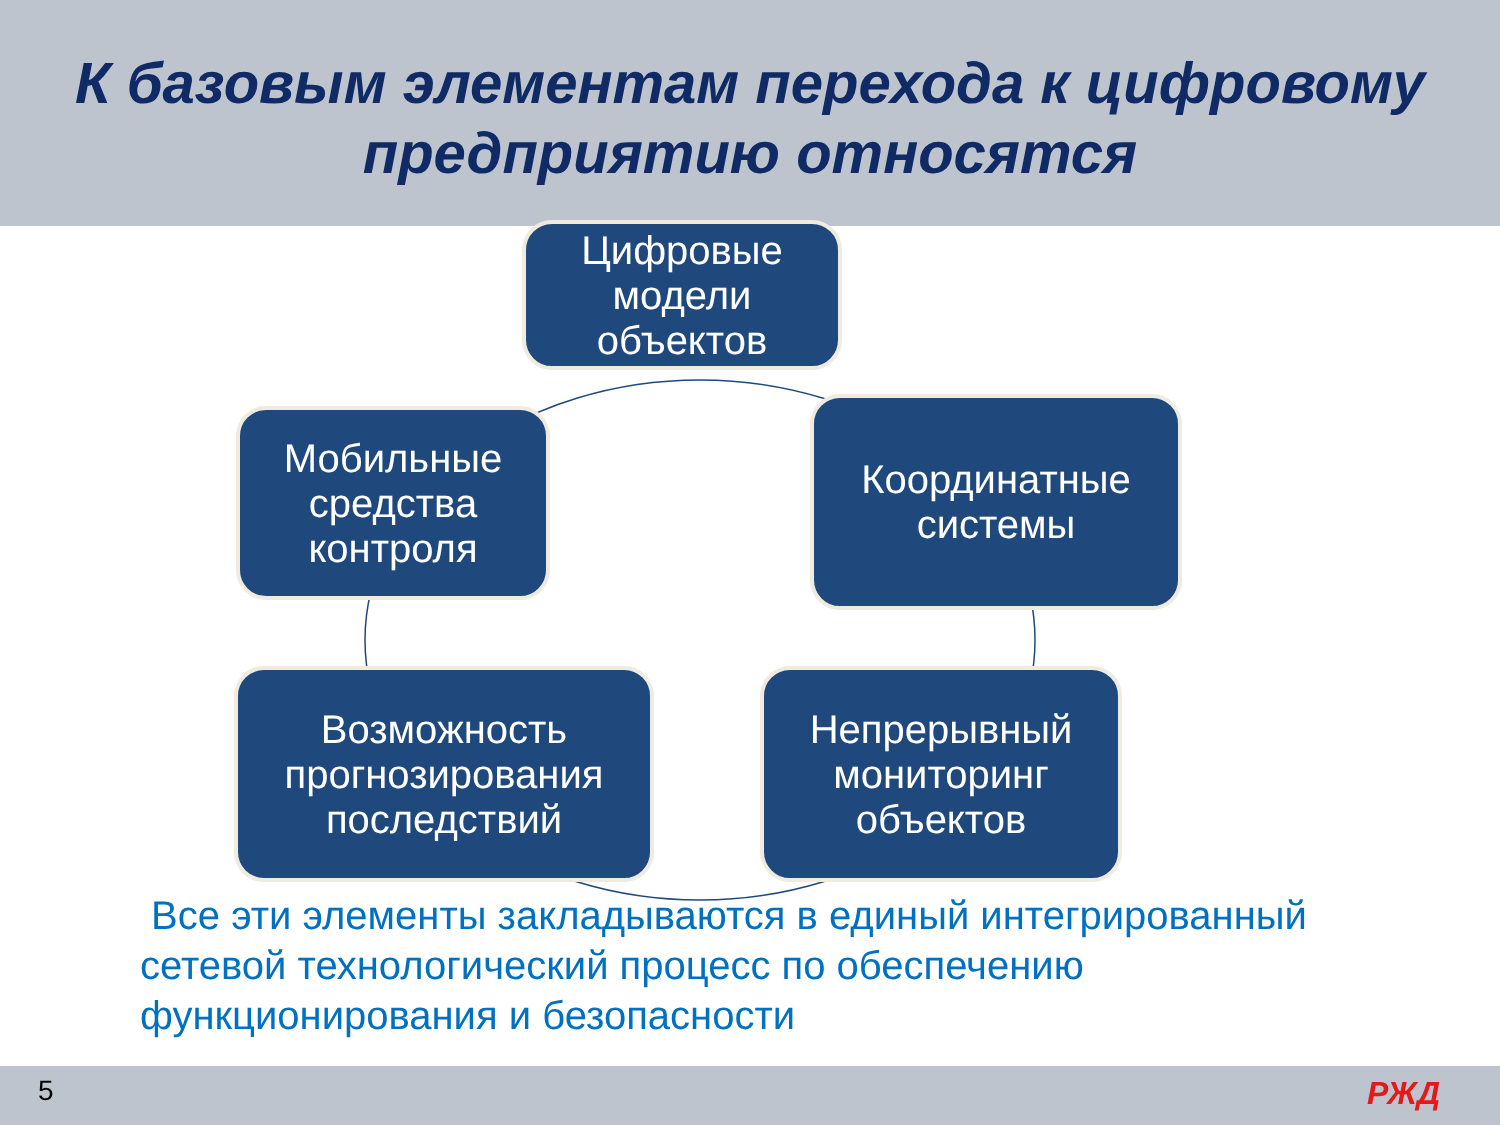К базовым элементам перехода к цифровому
предприятию относятся
Цифровые
модели
объектов
Мобильные
средства
контроля
Координатные
системы
Возможность
прогнозирования
последствий
Непрерывный
мониторинг
объектов
Все эти элементы закладываются в единый интегрированный сетевой технологический процесс по обеспечению функционирования и безопасности
5 РЖД